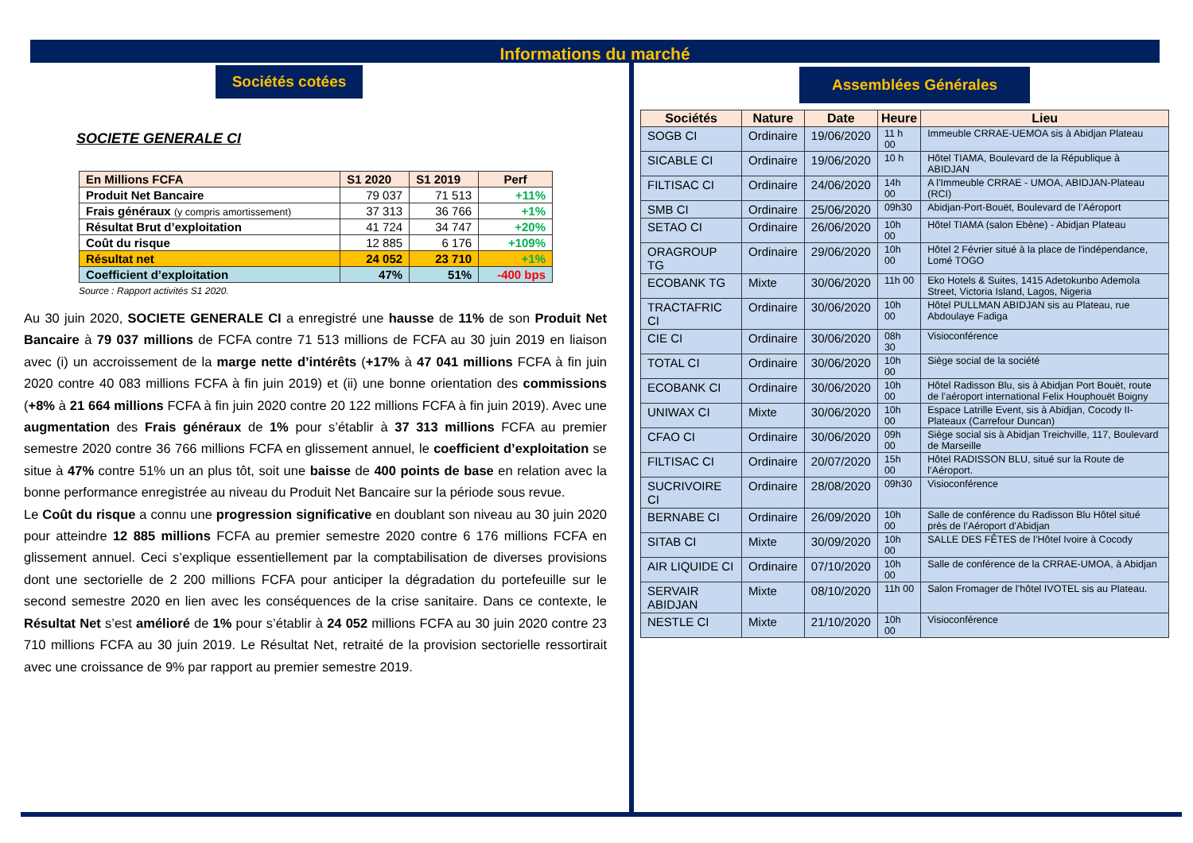Informations du marché
Sociétés cotées
SOCIETE GENERALE CI
| En Millions FCFA | S1 2020 | S1 2019 | Perf |
| --- | --- | --- | --- |
| Produit Net Bancaire | 79 037 | 71 513 | +11% |
| Frais généraux (y compris amortissement) | 37 313 | 36 766 | +1% |
| Résultat Brut d’exploitation | 41 724 | 34 747 | +20% |
| Coût du risque | 12 885 | 6 176 | +109% |
| Résultat net | 24 052 | 23 710 | +1% |
| Coefficient d’exploitation | 47% | 51% | -400 bps |
Source : Rapport activités S1 2020.
Au 30 juin 2020, SOCIETE GENERALE CI a enregistré une hausse de 11% de son Produit Net Bancaire à 79 037 millions de FCFA contre 71 513 millions de FCFA au 30 juin 2019 en liaison avec (i) un accroissement de la marge nette d’intérêts (+17% à 47 041 millions FCFA à fin juin 2020 contre 40 083 millions FCFA à fin juin 2019) et (ii) une bonne orientation des commissions (+8% à 21 664 millions FCFA à fin juin 2020 contre 20 122 millions FCFA à fin juin 2019). Avec une augmentation des Frais généraux de 1% pour s’établir à 37 313 millions FCFA au premier semestre 2020 contre 36 766 millions FCFA en glissement annuel, le coefficient d’exploitation se situe à 47% contre 51% un an plus tôt, soit une baisse de 400 points de base en relation avec la bonne performance enregistrée au niveau du Produit Net Bancaire sur la période sous revue.
Le Coût du risque a connu une progression significative en doublant son niveau au 30 juin 2020 pour atteindre 12 885 millions FCFA au premier semestre 2020 contre 6 176 millions FCFA en glissement annuel. Ceci s’explique essentiellement par la comptabilisation de diverses provisions dont une sectorielle de 2 200 millions FCFA pour anticiper la dégradation du portefeuille sur le second semestre 2020 en lien avec les conséquences de la crise sanitaire. Dans ce contexte, le Résultat Net s’est amélioré de 1% pour s’établir à 24 052 millions FCFA au 30 juin 2020 contre 23 710 millions FCFA au 30 juin 2019. Le Résultat Net, retraité de la provision sectorielle ressortirait avec une croissance de 9% par rapport au premier semestre 2019.
Assemblées Générales
| Sociétés | Nature | Date | Heure | Lieu |
| --- | --- | --- | --- | --- |
| SOGB CI | Ordinaire | 19/06/2020 | 11 h 00 | Immeuble CRRAE-UEMOA sis à Abidjan Plateau |
| SICABLE CI | Ordinaire | 19/06/2020 | 10 h | Hôtel TIAMA, Boulevard de la République à ABIDJAN |
| FILTISAC CI | Ordinaire | 24/06/2020 | 14h 00 | A l'Immeuble CRRAE - UMOA, ABIDJAN-Plateau (RCI) |
| SMB CI | Ordinaire | 25/06/2020 | 09h30 | Abidjan-Port-Bouët, Boulevard de l’Aéroport |
| SETAO CI | Ordinaire | 26/06/2020 | 10h 00 | Hôtel TIAMA (salon Ebène) - Abidjan Plateau |
| ORAGROUP TG | Ordinaire | 29/06/2020 | 10h 00 | Hôtel 2 Février situé à la place de l'indépendance, Lomé TOGO |
| ECOBANK TG | Mixte | 30/06/2020 | 11h 00 | Eko Hotels & Suites, 1415 Adetokunbo Ademola Street, Victoria Island, Lagos, Nigeria |
| TRACTAFRIC CI | Ordinaire | 30/06/2020 | 10h 00 | Hôtel PULLMAN ABIDJAN sis au Plateau, rue Abdoulaye Fadiga |
| CIE CI | Ordinaire | 30/06/2020 | 08h 30 | Visioconférence |
| TOTAL CI | Ordinaire | 30/06/2020 | 10h 00 | Siège social de la société |
| ECOBANK CI | Ordinaire | 30/06/2020 | 10h 00 | Hôtel Radisson Blu, sis à Abidjan Port Bouët, route de l’aéroport international Felix Houphouët Boigny |
| UNIWAX CI | Mixte | 30/06/2020 | 10h 00 | Espace Latrille Event, sis à Abidjan, Cocody II-Plateaux (Carrefour Duncan) |
| CFAO CI | Ordinaire | 30/06/2020 | 09h 00 | Siège social sis à Abidjan Treichville, 117, Boulevard de Marseille |
| FILTISAC CI | Ordinaire | 20/07/2020 | 15h 00 | Hôtel RADISSON BLU, situé sur la Route de l’Aéroport. |
| SUCRIVOIRE CI | Ordinaire | 28/08/2020 | 09h30 | Visioconférence |
| BERNABE CI | Ordinaire | 26/09/2020 | 10h 00 | Salle de conférence du Radisson Blu Hôtel situé près de l’Aéroport d’Abidjan |
| SITAB CI | Mixte | 30/09/2020 | 10h 00 | SALLE DES FÊTES de l’Hôtel Ivoire à Cocody |
| AIR LIQUIDE CI | Ordinaire | 07/10/2020 | 10h 00 | Salle de conférence de la CRRAE-UMOA, à Abidjan |
| SERVAIR ABIDJAN | Mixte | 08/10/2020 | 11h 00 | Salon Fromager de l’hôtel IVOTEL sis au Plateau. |
| NESTLE CI | Mixte | 21/10/2020 | 10h 00 | Visioconférence |